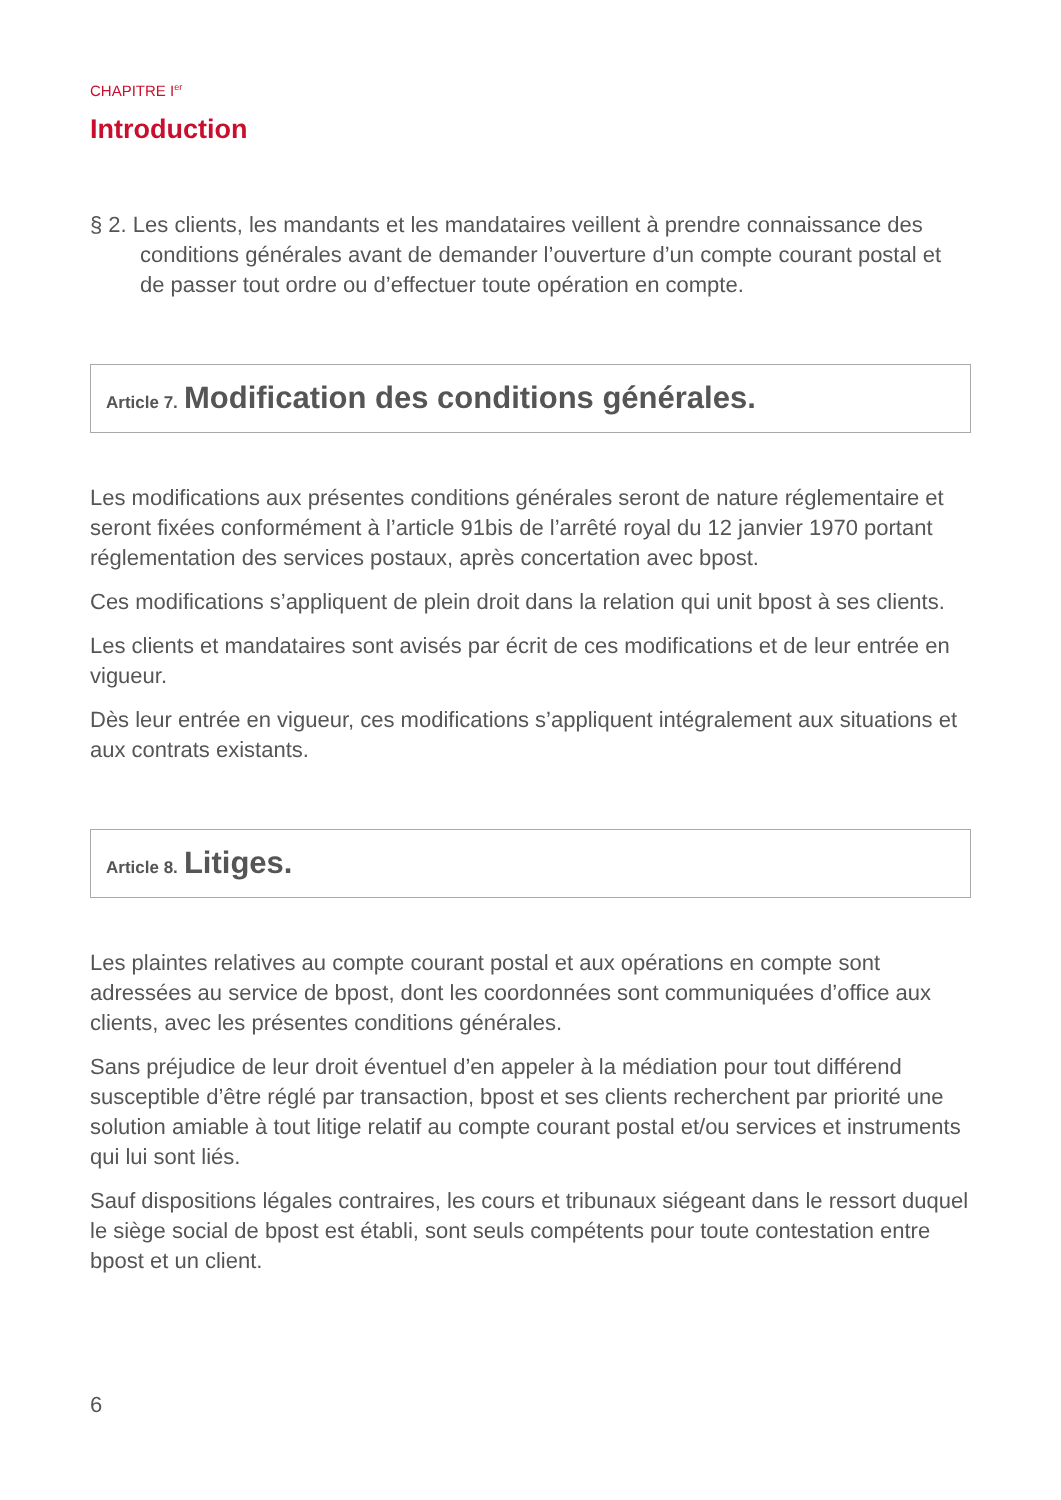CHAPITRE I<sup>er</sup>
Introduction
§ 2. Les clients, les mandants et les mandataires veillent à prendre connaissance des conditions générales avant de demander l’ouverture d’un compte courant postal et de passer tout ordre ou d’effectuer toute opération en compte.
Article 7. Modification des conditions générales.
Les modifications aux présentes conditions générales seront de nature réglementaire et seront fixées conformément à l’article 91bis de l’arrêté royal du 12 janvier 1970 portant réglementation des services postaux, après concertation avec bpost.
Ces modifications s’appliquent de plein droit dans la relation qui unit bpost à ses clients.
Les clients et mandataires sont avisés par écrit de ces modifications et de leur entrée en vigueur.
Dès leur entrée en vigueur, ces modifications s’appliquent intégralement aux situations et aux contrats existants.
Article 8. Litiges.
Les plaintes relatives au compte courant postal et aux opérations en compte sont adressées au service de bpost, dont les coordonnées sont communiquées d’office aux clients, avec les présentes conditions générales.
Sans préjudice de leur droit éventuel d’en appeler à la médiation pour tout différend susceptible d’être réglé par transaction, bpost et ses clients recherchent par priorité une solution amiable à tout litige relatif au compte courant postal et/ou services et instruments qui lui sont liés.
Sauf dispositions légales contraires, les cours et tribunaux siégeant dans le ressort duquel le siège social de bpost est établi, sont seuls compétents pour toute contestation entre bpost et un client.
6